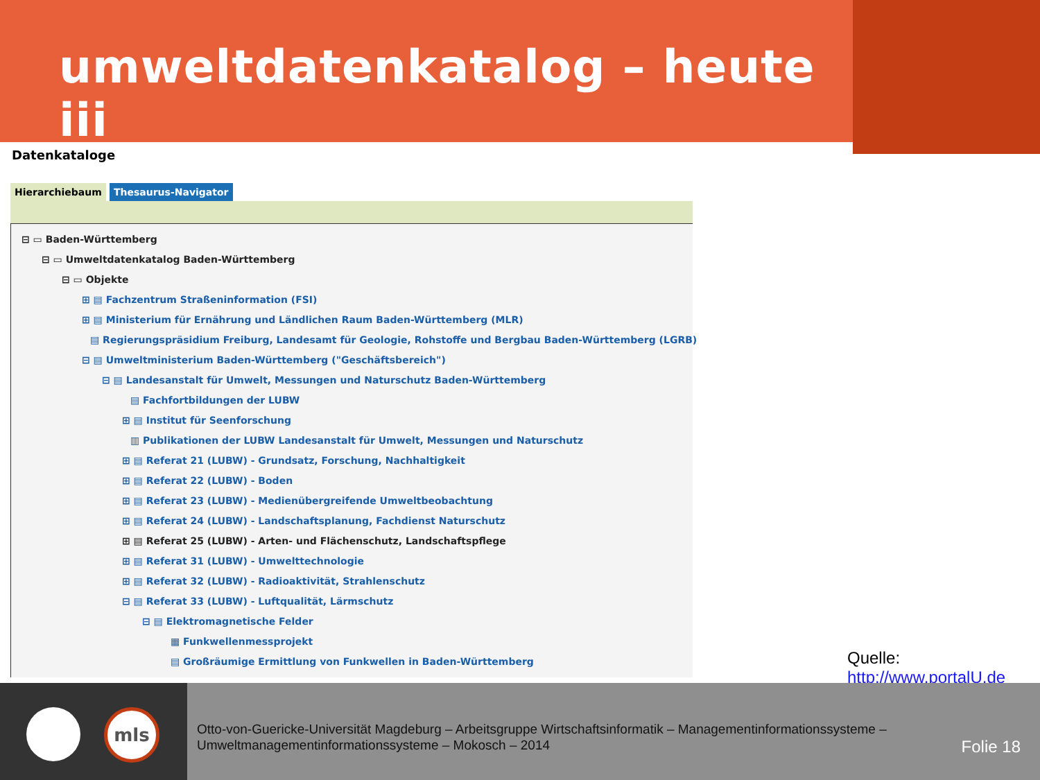umweltdatenkatalog – heute iii
Datenkataloge
Hierarchiebaum Thesaurus-Navigator
⊟ ▭ Baden-Württemberg
⊟ ▭ Umweltdatenkatalog Baden-Württemberg
⊟ ▭ Objekte
⊞ ▤ Fachzentrum Straßeninformation (FSI)
⊞ ▤ Ministerium für Ernährung und Ländlichen Raum Baden-Württemberg (MLR)
▤ Regierungspräsidium Freiburg, Landesamt für Geologie, Rohstoffe und Bergbau Baden-Württemberg (LGRB)
⊟ ▤ Umweltministerium Baden-Württemberg ("Geschäftsbereich")
⊟ ▤ Landesanstalt für Umwelt, Messungen und Naturschutz Baden-Württemberg
▤ Fachfortbildungen der LUBW
⊞ ▤ Institut für Seenforschung
▥ Publikationen der LUBW Landesanstalt für Umwelt, Messungen und Naturschutz
⊞ ▤ Referat 21 (LUBW) - Grundsatz, Forschung, Nachhaltigkeit
⊞ ▤ Referat 22 (LUBW) - Boden
⊞ ▤ Referat 23 (LUBW) - Medienübergreifende Umweltbeobachtung
⊞ ▤ Referat 24 (LUBW) - Landschaftsplanung, Fachdienst Naturschutz
⊞ ▤ Referat 25 (LUBW) - Arten- und Flächenschutz, Landschaftspflege
⊞ ▤ Referat 31 (LUBW) - Umwelttechnologie
⊞ ▤ Referat 32 (LUBW) - Radioaktivität, Strahlenschutz
⊟ ▤ Referat 33 (LUBW) - Luftqualität, Lärmschutz
⊟ ▤ Elektromagnetische Felder
▦ Funkwellenmessprojekt
▤ Großräumige Ermittlung von Funkwellen in Baden-Württemberg
Quelle:
http://www.portalU.de
mls
Otto-von-Guericke-Universität Magdeburg – Arbeitsgruppe Wirtschaftsinformatik – Managementinformationssysteme –
Umweltmanagementinformationssysteme – Mokosch – 2014
Folie 18